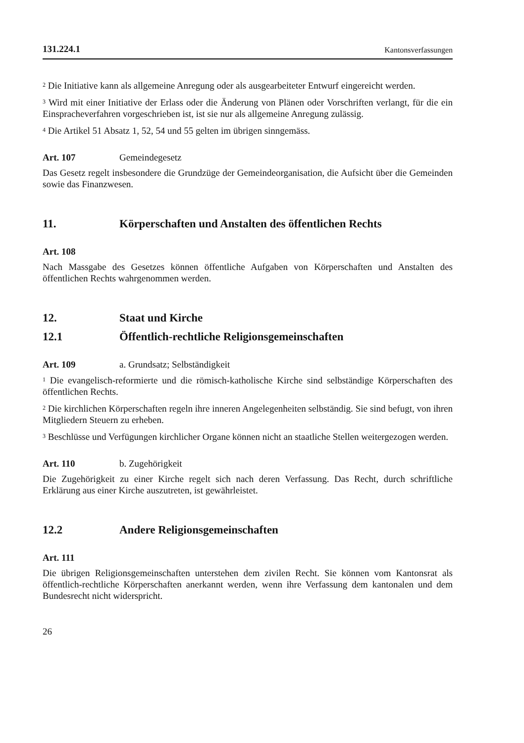131.224.1 Kantonsverfassungen
<sup>2</sup> Die Initiative kann als allgemeine Anregung oder als ausgearbeiteter Entwurf eingereicht werden.
<sup>3</sup> Wird mit einer Initiative der Erlass oder die Änderung von Plänen oder Vorschriften verlangt, für die ein Einspracheverfahren vorgeschrieben ist, ist sie nur als allgemeine Anregung zulässig.
<sup>4</sup> Die Artikel 51 Absatz 1, 52, 54 und 55 gelten im übrigen sinngemäss.
Art. 107 Gemeindegesetz
Das Gesetz regelt insbesondere die Grundzüge der Gemeindeorganisation, die Aufsicht über die Gemeinden sowie das Finanzwesen.
11. Körperschaften und Anstalten des öffentlichen Rechts
Art. 108
Nach Massgabe des Gesetzes können öffentliche Aufgaben von Körperschaften und Anstalten des öffentlichen Rechts wahrgenommen werden.
12. Staat und Kirche
12.1 Öffentlich-rechtliche Religionsgemeinschaften
Art. 109 a. Grundsatz; Selbständigkeit
<sup>1</sup> Die evangelisch-reformierte und die römisch-katholische Kirche sind selbständige Körperschaften des öffentlichen Rechts.
<sup>2</sup> Die kirchlichen Körperschaften regeln ihre inneren Angelegenheiten selbständig. Sie sind befugt, von ihren Mitgliedern Steuern zu erheben.
<sup>3</sup> Beschlüsse und Verfügungen kirchlicher Organe können nicht an staatliche Stellen weitergezogen werden.
Art. 110 b. Zugehörigkeit
Die Zugehörigkeit zu einer Kirche regelt sich nach deren Verfassung. Das Recht, durch schriftliche Erklärung aus einer Kirche auszutreten, ist gewährleistet.
12.2 Andere Religionsgemeinschaften
Art. 111
Die übrigen Religionsgemeinschaften unterstehen dem zivilen Recht. Sie können vom Kantonsrat als öffentlich-rechtliche Körperschaften anerkannt werden, wenn ihre Verfassung dem kantonalen und dem Bundesrecht nicht widerspricht.
26